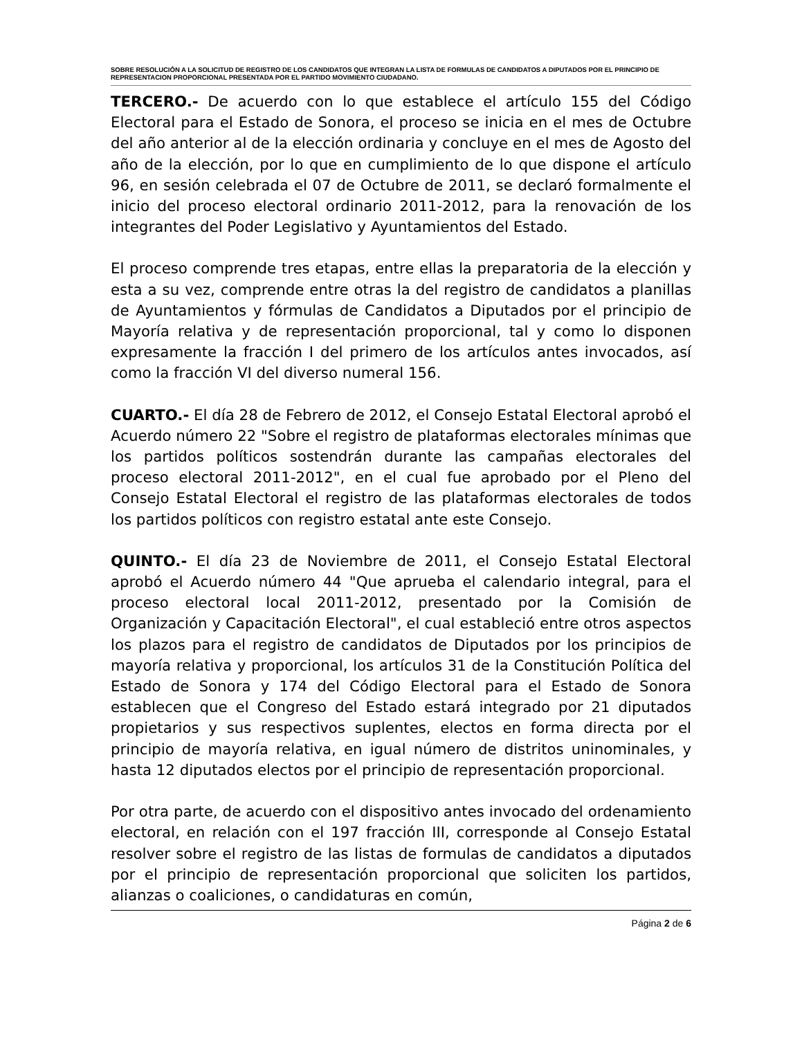SOBRE RESOLUCIÓN A LA SOLICITUD DE REGISTRO DE LOS CANDIDATOS QUE INTEGRAN LA LISTA DE FORMULAS DE CANDIDATOS A DIPUTADOS POR EL PRINCIPIO DE REPRESENTACION PROPORCIONAL PRESENTADA POR EL PARTIDO MOVIMIENTO CIUDADANO.
TERCERO.- De acuerdo con lo que establece el artículo 155 del Código Electoral para el Estado de Sonora, el proceso se inicia en el mes de Octubre del año anterior al de la elección ordinaria y concluye en el mes de Agosto del año de la elección, por lo que en cumplimiento de lo que dispone el artículo 96, en sesión celebrada el 07 de Octubre de 2011, se declaró formalmente el inicio del proceso electoral ordinario 2011-2012, para la renovación de los integrantes del Poder Legislativo y Ayuntamientos del Estado.
El proceso comprende tres etapas, entre ellas la preparatoria de la elección y esta a su vez, comprende entre otras la del registro de candidatos a planillas de Ayuntamientos y fórmulas de Candidatos a Diputados por el principio de Mayoría relativa y de representación proporcional, tal y como lo disponen expresamente la fracción I del primero de los artículos antes invocados, así como la fracción VI del diverso numeral 156.
CUARTO.- El día 28 de Febrero de 2012, el Consejo Estatal Electoral aprobó el Acuerdo número 22 "Sobre el registro de plataformas electorales mínimas que los partidos políticos sostendrán durante las campañas electorales del proceso electoral 2011-2012", en el cual fue aprobado por el Pleno del Consejo Estatal Electoral el registro de las plataformas electorales de todos los partidos políticos con registro estatal ante este Consejo.
QUINTO.- El día 23 de Noviembre de 2011, el Consejo Estatal Electoral aprobó el Acuerdo número 44 "Que aprueba el calendario integral, para el proceso electoral local 2011-2012, presentado por la Comisión de Organización y Capacitación Electoral", el cual estableció entre otros aspectos los plazos para el registro de candidatos de Diputados por los principios de mayoría relativa y proporcional, los artículos 31 de la Constitución Política del Estado de Sonora y 174 del Código Electoral para el Estado de Sonora establecen que el Congreso del Estado estará integrado por 21 diputados propietarios y sus respectivos suplentes, electos en forma directa por el principio de mayoría relativa, en igual número de distritos uninominales, y hasta 12 diputados electos por el principio de representación proporcional.
Por otra parte, de acuerdo con el dispositivo antes invocado del ordenamiento electoral, en relación con el 197 fracción III, corresponde al Consejo Estatal resolver sobre el registro de las listas de formulas de candidatos a diputados por el principio de representación proporcional que soliciten los partidos, alianzas o coaliciones, o candidaturas en común,
Página 2 de 6